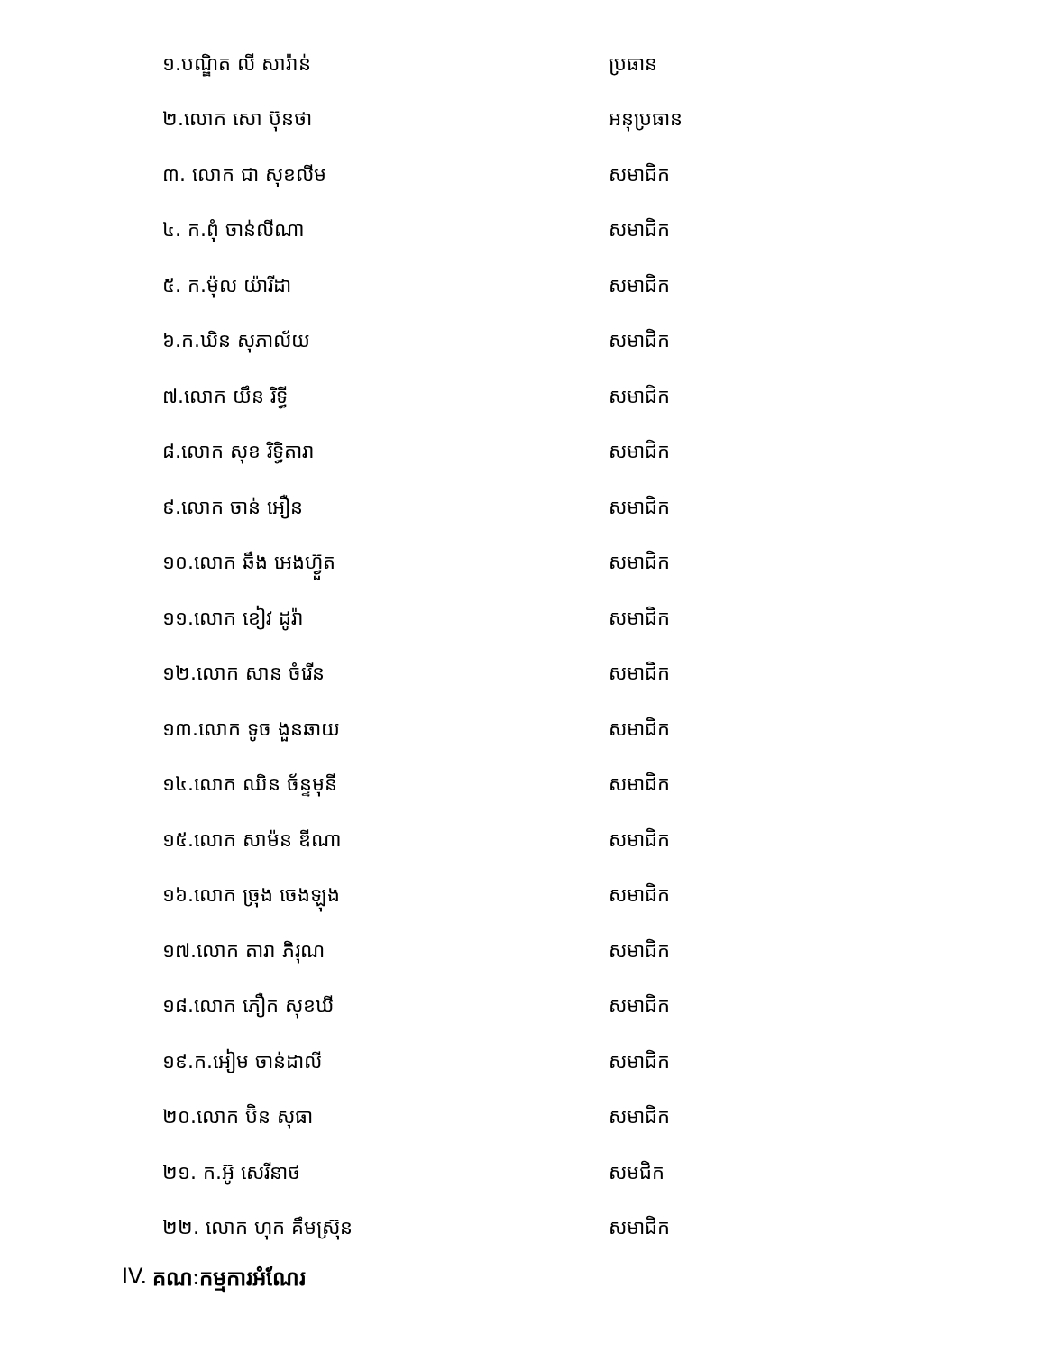១.បណ្ឌិត លី សារ៉ាន់ ប្រធាន
២.លោក សោ ប៊ុនថា អនុប្រធាន
៣. លោក ជា សុខលីម សមាជិក
៤. ក.ពុំ ចាន់លីណា សមាជិក
៥. ក.ម៉ុល យ៉ារីដា សមាជិក
៦.ក.ឃិន សុភាល័យ សមាជិក
៧.លោក យឹន រិទ្ធី សមាជិក
៨.លោក សុខ រិទ្ធិតារា សមាជិក
៩.លោក ចាន់ អឿន សមាជិក
១០.លោក ឆឹង អេងហ៊្វួត សមាជិក
១១.លោក ខៀវ ដូរ៉ា សមាជិក
១២.លោក សាន ចំរើន សមាជិក
១៣.លោក ទូច ងួនឆាយ សមាជិក
១៤.លោក ឈិន ច័ន្ទមុនី សមាជិក
១៥.លោក សាម៉ន ឌីណា សមាជិក
១៦.លោក ច្រុង ចេងឡុង សមាជិក
១៧.លោក តារា ភិរុណ សមាជិក
១៨.លោក ភឿក សុខឃី សមាជិក
១៩.ក.អៀម ចាន់ដាលី សមាជិក
២០.លោក ប៊ិន សុធា សមាជិក
២១. ក.អ៊ូ សេរីនាថ សមជិក
២២. លោក ហុក គឹមស្រ៊ុន សមាជិក
IV. គណៈកម្មការអំណែរ